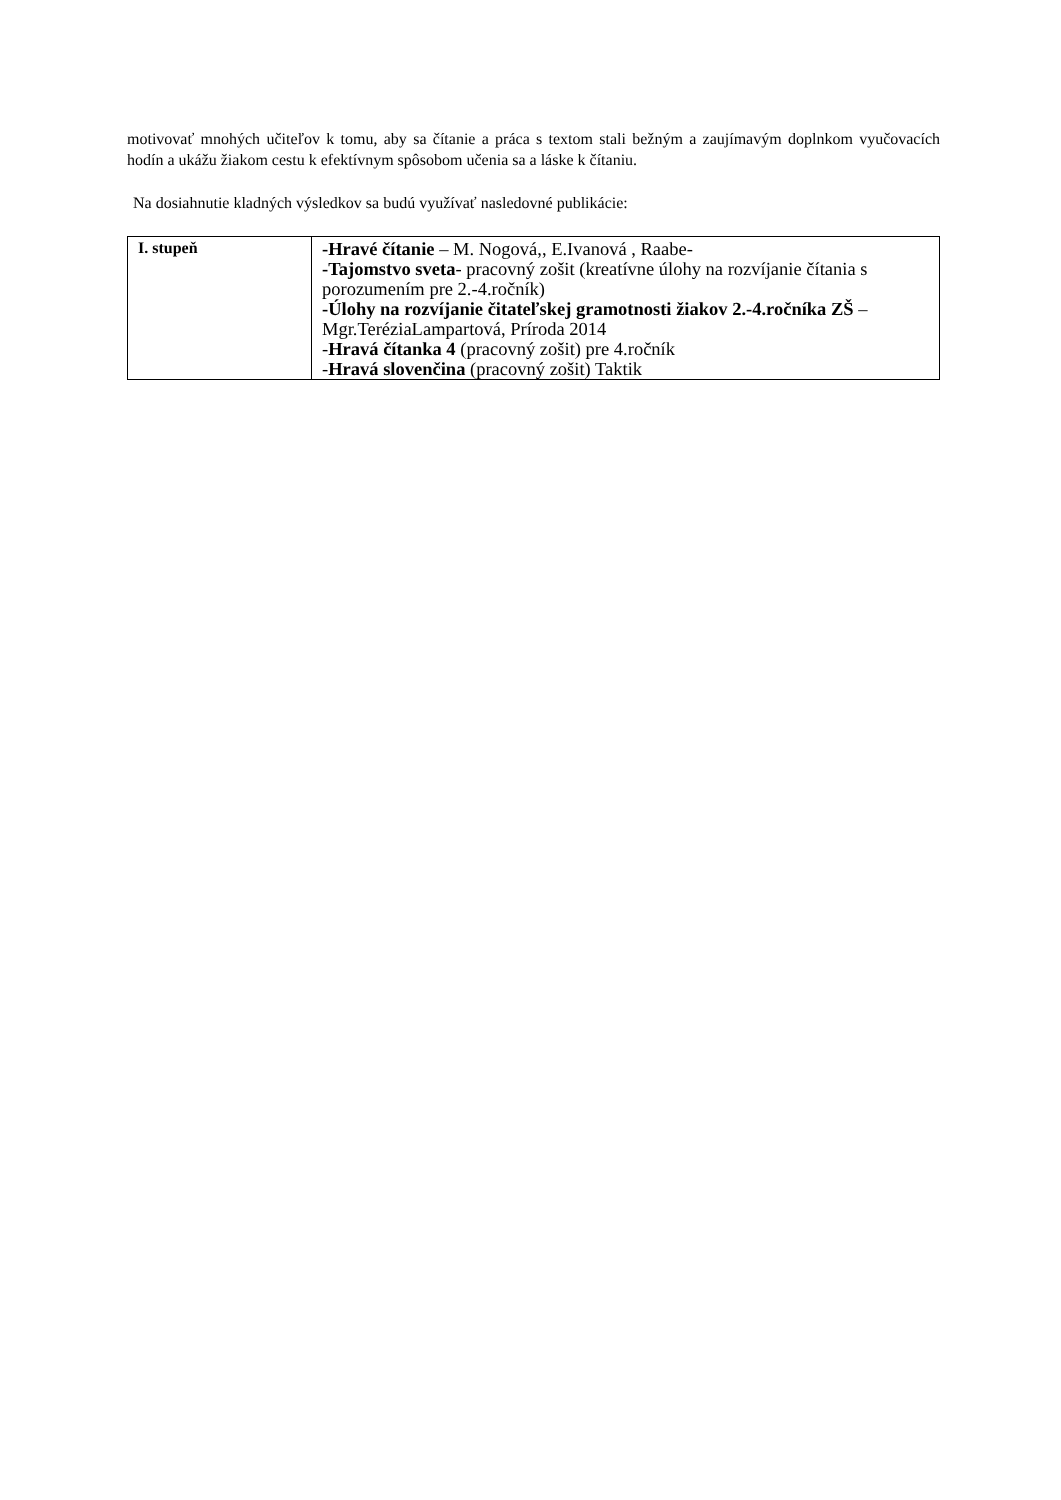motivovať mnohých učiteľov k tomu, aby sa čítanie a práca s textom stali bežným a zaujímavým doplnkom vyučovacích hodín a ukážu žiakom cestu k efektívnym spôsobom učenia sa a láske k čítaniu.
Na dosiahnutie kladných výsledkov sa budú využívať nasledovné publikácie:
| I. stupeň | -Hravé čítanie – M. Nogová,, E.Ivanová , Raabe- -Tajomstvo sveta - pracovný zošit (kreatívne úlohy na rozvíjanie čítania s porozumením pre 2.-4.ročník) -Úlohy na rozvíjanie čitateľskej gramotnosti žiakov 2.-4.ročníka ZŠ – Mgr.TeréziaLampartová, Príroda 2014 - Hravá čítanka 4 (pracovný zošit) pre 4.ročník - Hravá slovenčina (pracovný zošit) Taktik |